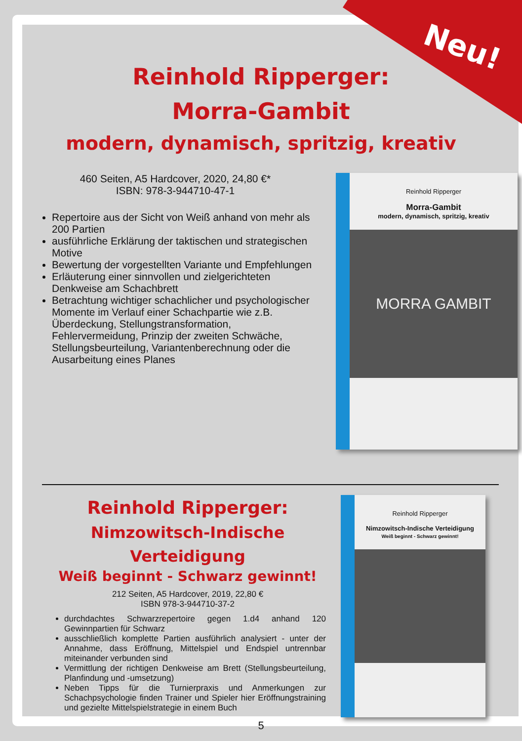Neu!
Reinhold Ripperger:
Morra-Gambit
modern, dynamisch, spritzig, kreativ
460 Seiten, A5 Hardcover, 2020, 24,80 €*
ISBN: 978-3-944710-47-1
Repertoire aus der Sicht von Weiß anhand von mehr als 200 Partien
ausführliche Erklärung der taktischen und strategischen Motive
Bewertung der vorgestellten Variante und Empfehlungen
Erläuterung einer sinnvollen und zielgerichteten Denkweise am Schachbrett
Betrachtung wichtiger schachlicher und psychologischer Momente im Verlauf einer Schachpartie wie z.B. Überdeckung, Stellungstransformation, Fehlervermeidung, Prinzip der zweiten Schwäche, Stellungsbeurteilung, Variantenberechnung oder die Ausarbeitung eines Planes
Reinhold Ripperger
Morra-Gambit
modern, dynamisch, spritzig, kreativ
MORRA GAMBIT
Reinhold Ripperger:
Nimzowitsch-Indische Verteidigung
Weiß beginnt - Schwarz gewinnt!
212 Seiten, A5 Hardcover, 2019, 22,80 €
ISBN 978-3-944710-37-2
durchdachtes Schwarzrepertoire gegen 1.d4 anhand 120 Gewinnpartien für Schwarz
ausschließlich komplette Partien ausführlich analysiert - unter der Annahme, dass Eröffnung, Mittelspiel und End­spiel untrennbar miteinander verbunden sind
Vermittlung der richtigen Denkweise am Brett (Stellungsbe­urteilung, Planfindung und -umsetzung)
Neben Tipps für die Turnierpraxis und Anmerkungen zur Schachpsychologie finden Trainer und Spieler hier Eröff­nungstraining und gezielte Mittelspielstrategie in einem Buch
Reinhold Ripperger
Nimzowitsch-Indische Verteidigung
Weiß beginnt - Schwarz gewinnt!
5